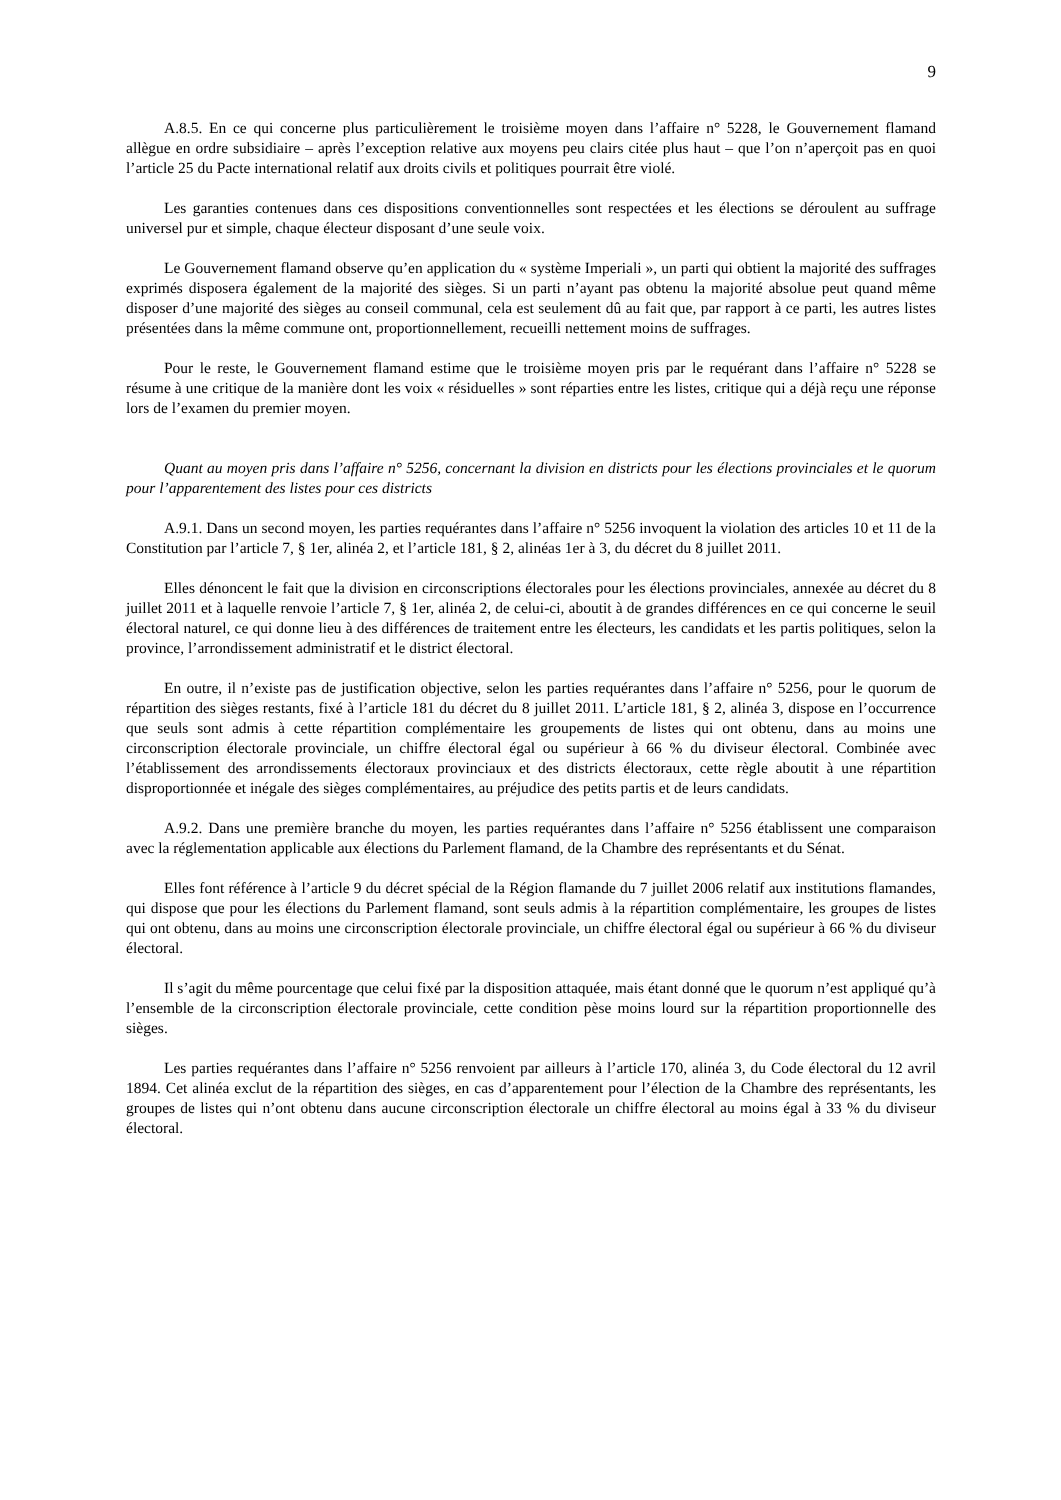9
A.8.5. En ce qui concerne plus particulièrement le troisième moyen dans l’affaire n° 5228, le Gouvernement flamand allègue en ordre subsidiaire – après l’exception relative aux moyens peu clairs citée plus haut – que l’on n’aperçoit pas en quoi l’article 25 du Pacte international relatif aux droits civils et politiques pourrait être violé.
Les garanties contenues dans ces dispositions conventionnelles sont respectées et les élections se déroulent au suffrage universel pur et simple, chaque électeur disposant d’une seule voix.
Le Gouvernement flamand observe qu’en application du « système Imperiali », un parti qui obtient la majorité des suffrages exprimés disposera également de la majorité des sièges. Si un parti n’ayant pas obtenu la majorité absolue peut quand même disposer d’une majorité des sièges au conseil communal, cela est seulement dû au fait que, par rapport à ce parti, les autres listes présentées dans la même commune ont, proportionnellement, recueilli nettement moins de suffrages.
Pour le reste, le Gouvernement flamand estime que le troisième moyen pris par le requérant dans l’affaire n° 5228 se résume à une critique de la manière dont les voix « résiduelles » sont réparties entre les listes, critique qui a déjà reçu une réponse lors de l’examen du premier moyen.
Quant au moyen pris dans l’affaire n° 5256, concernant la division en districts pour les élections provinciales et le quorum pour l’apparentement des listes pour ces districts
A.9.1. Dans un second moyen, les parties requérantes dans l’affaire n° 5256 invoquent la violation des articles 10 et 11 de la Constitution par l’article 7, § 1er, alinéa 2, et l’article 181, § 2, alinéas 1er à 3, du décret du 8 juillet 2011.
Elles dénoncent le fait que la division en circonscriptions électorales pour les élections provinciales, annexée au décret du 8 juillet 2011 et à laquelle renvoie l’article 7, § 1er, alinéa 2, de celui-ci, aboutit à de grandes différences en ce qui concerne le seuil électoral naturel, ce qui donne lieu à des différences de traitement entre les électeurs, les candidats et les partis politiques, selon la province, l’arrondissement administratif et le district électoral.
En outre, il n’existe pas de justification objective, selon les parties requérantes dans l’affaire n° 5256, pour le quorum de répartition des sièges restants, fixé à l’article 181 du décret du 8 juillet 2011. L’article 181, § 2, alinéa 3, dispose en l’occurrence que seuls sont admis à cette répartition complémentaire les groupements de listes qui ont obtenu, dans au moins une circonscription électorale provinciale, un chiffre électoral égal ou supérieur à 66 % du diviseur électoral. Combinée avec l’établissement des arrondissements électoraux provinciaux et des districts électoraux, cette règle aboutit à une répartition disproportionnée et inégale des sièges complémentaires, au préjudice des petits partis et de leurs candidats.
A.9.2. Dans une première branche du moyen, les parties requérantes dans l’affaire n° 5256 établissent une comparaison avec la réglementation applicable aux élections du Parlement flamand, de la Chambre des représentants et du Sénat.
Elles font référence à l’article 9 du décret spécial de la Région flamande du 7 juillet 2006 relatif aux institutions flamandes, qui dispose que pour les élections du Parlement flamand, sont seuls admis à la répartition complémentaire, les groupes de listes qui ont obtenu, dans au moins une circonscription électorale provinciale, un chiffre électoral égal ou supérieur à 66 % du diviseur électoral.
Il s’agit du même pourcentage que celui fixé par la disposition attaquée, mais étant donné que le quorum n’est appliqué qu’à l’ensemble de la circonscription électorale provinciale, cette condition pèse moins lourd sur la répartition proportionnelle des sièges.
Les parties requérantes dans l’affaire n° 5256 renvoient par ailleurs à l’article 170, alinéa 3, du Code électoral du 12 avril 1894. Cet alinéa exclut de la répartition des sièges, en cas d’apparentement pour l’élection de la Chambre des représentants, les groupes de listes qui n’ont obtenu dans aucune circonscription électorale un chiffre électoral au moins égal à 33 % du diviseur électoral.